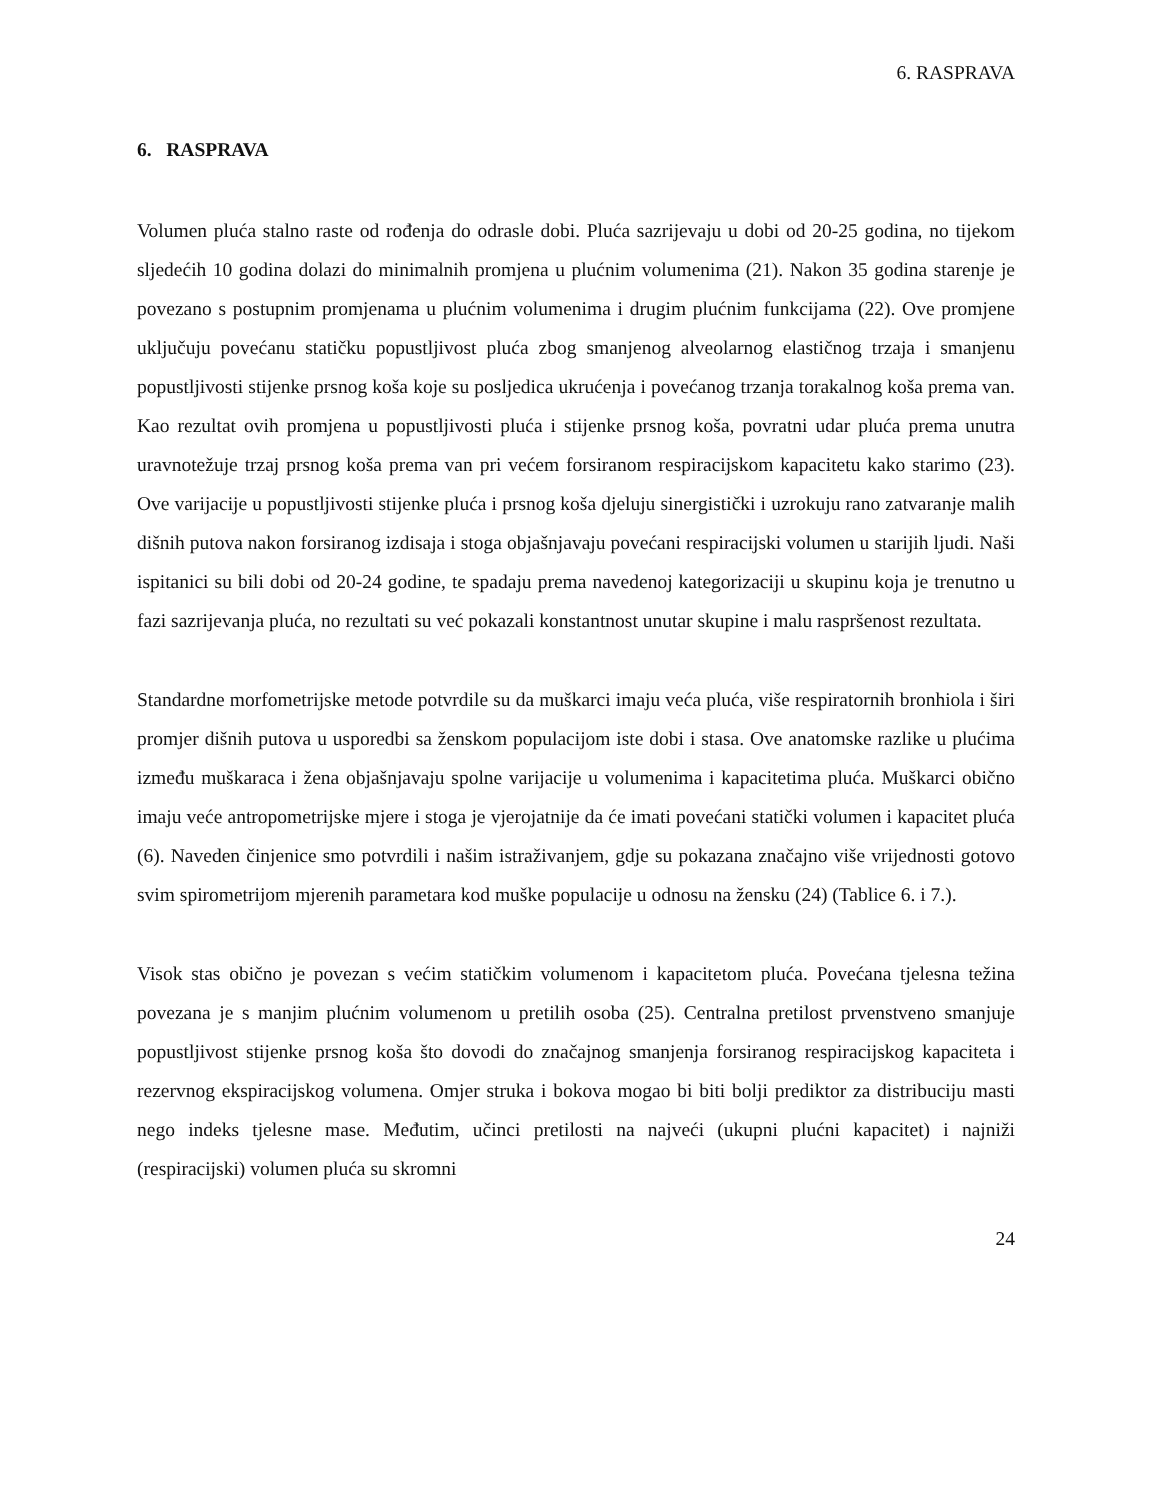6. RASPRAVA
6. RASPRAVA
Volumen pluća stalno raste od rođenja do odrasle dobi. Pluća sazrijevaju u dobi od 20-25 godina, no tijekom sljedećih 10 godina dolazi do minimalnih promjena u plućnim volumenima (21). Nakon 35 godina starenje je povezano s postupnim promjenama u plućnim volumenima i drugim plućnim funkcijama (22). Ove promjene uključuju povećanu statičku popustljivost pluća zbog smanjenog alveolarnog elastičnog trzaja i smanjenu popustljivosti stijenke prsnog koša koje su posljedica ukrućenja i povećanog trzanja torakalnog koša prema van. Kao rezultat ovih promjena u popustljivosti pluća i stijenke prsnog koša, povratni udar pluća prema unutra uravnotežuje trzaj prsnog koša prema van pri većem forsiranom respiracijskom kapacitetu kako starimo (23). Ove varijacije u popustljivosti stijenke pluća i prsnog koša djeluju sinergistički i uzrokuju rano zatvaranje malih dišnih putova nakon forsiranog izdisaja i stoga objašnjavaju povećani respiracijski volumen u starijih ljudi. Naši ispitanici su bili dobi od 20-24 godine, te spadaju prema navedenoj kategorizaciji u skupinu koja je trenutno u fazi sazrijevanja pluća, no rezultati su već pokazali konstantnost unutar skupine i malu raspršenost rezultata.
Standardne morfometrijske metode potvrdile su da muškarci imaju veća pluća, više respiratornih bronhiola i širi promjer dišnih putova u usporedbi sa ženskom populacijom iste dobi i stasa. Ove anatomske razlike u plućima između muškaraca i žena objašnjavaju spolne varijacije u volumenima i kapacitetima pluća. Muškarci obično imaju veće antropometrijske mjere i stoga je vjerojatnije da će imati povećani statički volumen i kapacitet pluća (6). Naveden činjenice smo potvrdili i našim istraživanjem, gdje su pokazana značajno više vrijednosti gotovo svim spirometrijom mjerenih parametara kod muške populacije u odnosu na žensku (24) (Tablice 6. i 7.).
Visok stas obično je povezan s većim statičkim volumenom i kapacitetom pluća. Povećana tjelesna težina povezana je s manjim plućnim volumenom u pretilih osoba (25). Centralna pretilost prvenstveno smanjuje popustljivost stijenke prsnog koša što dovodi do značajnog smanjenja forsiranog respiracijskog kapaciteta i rezervnog ekspiracijskog volumena. Omjer struka i bokova mogao bi biti bolji prediktor za distribuciju masti nego indeks tjelesne mase. Međutim, učinci pretilosti na najveći (ukupni plućni kapacitet) i najniži (respiracijski) volumen pluća su skromni
24